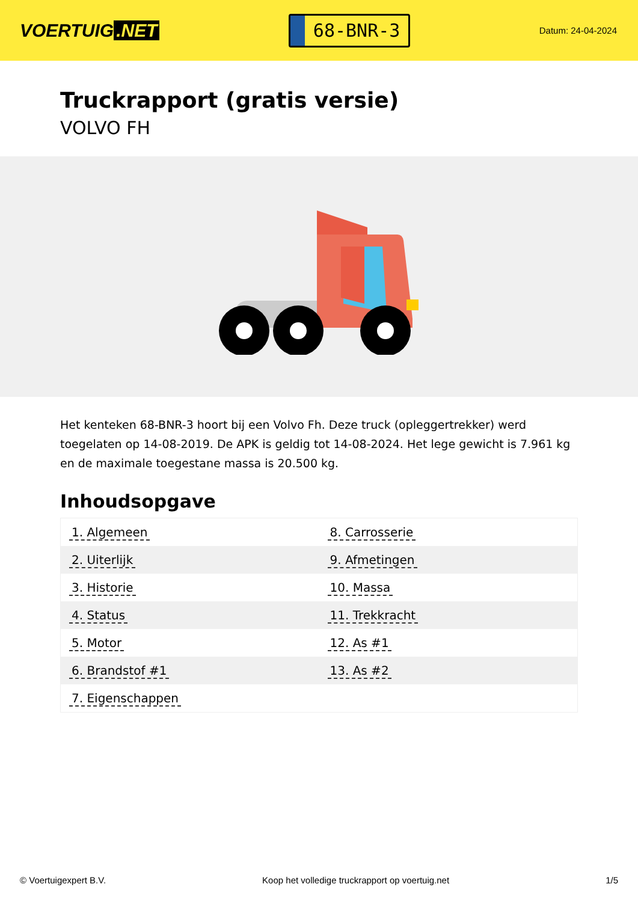VOERTUIG.NET
68-BNR-3
Datum: 24-04-2024
Truckrapport (gratis versie)
VOLVO FH
Het kenteken 68-BNR-3 hoort bij een Volvo Fh. Deze truck (opleggertrekker) werd toegelaten op 14-08-2019. De APK is geldig tot 14-08-2024. Het lege gewicht is 7.961 kg en de maximale toegestane massa is 20.500 kg.
Inhoudsopgave
| 1. Algemeen | 8. Carrosserie |
| 2. Uiterlijk | 9. Afmetingen |
| 3. Historie | 10. Massa |
| 4. Status | 11. Trekkracht |
| 5. Motor | 12. As #1 |
| 6. Brandstof #1 | 13. As #2 |
| 7. Eigenschappen | |
© Voertuigexpert B.V. Koop het volledige truckrapport op voertuig.net 1/5